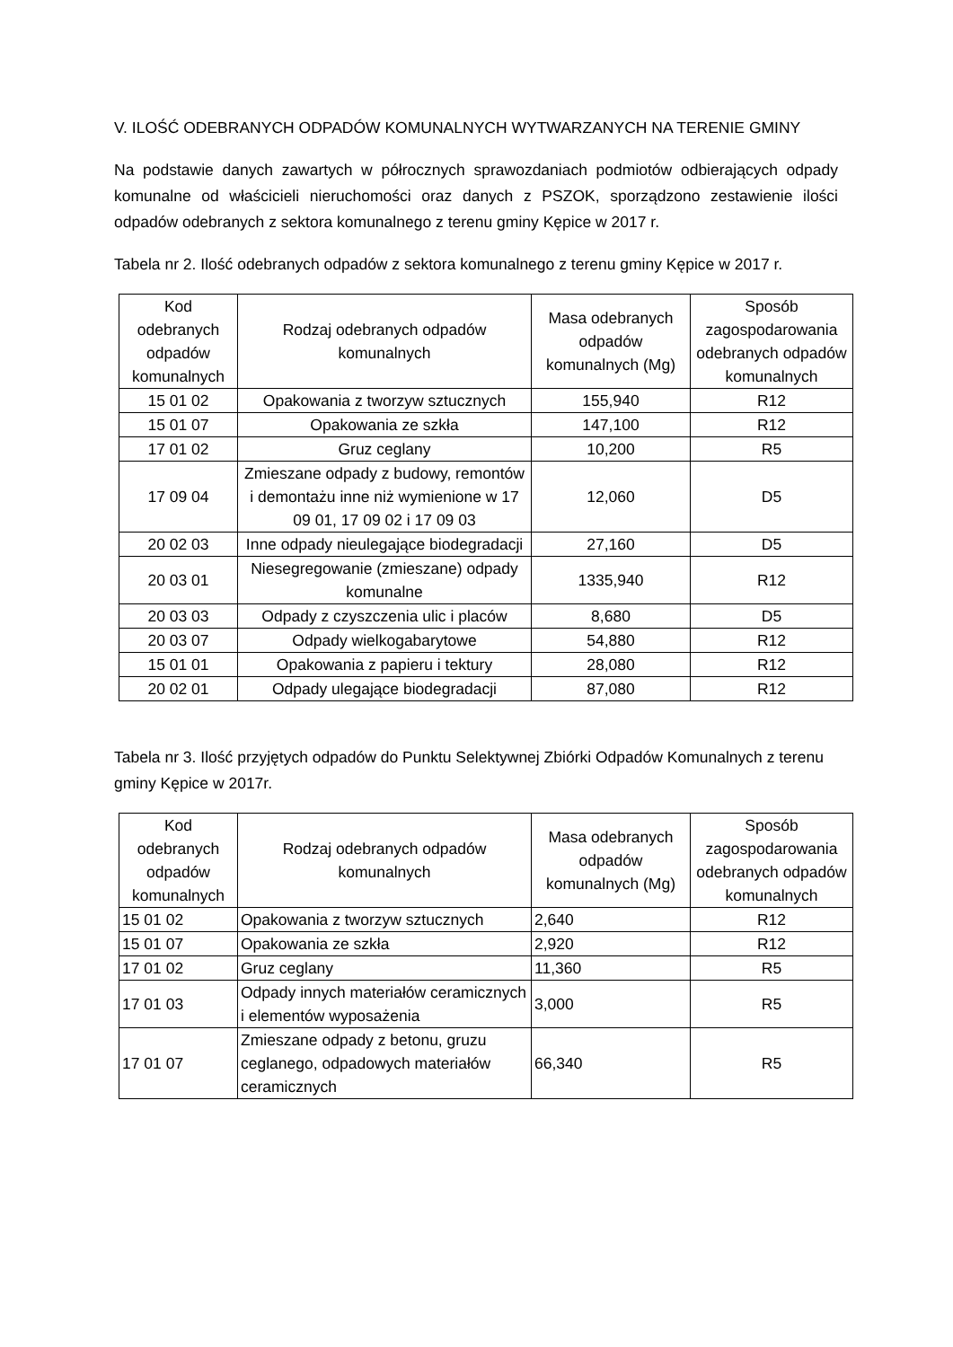V. ILOŚĆ ODEBRANYCH ODPADÓW KOMUNALNYCH WYTWARZANYCH NA TERENIE GMINY
Na podstawie danych zawartych w półrocznych sprawozdaniach podmiotów odbierających odpady komunalne od właścicieli nieruchomości oraz danych z PSZOK, sporządzono zestawienie ilości odpadów odebranych z sektora komunalnego z terenu gminy Kępice w 2017 r.
Tabela nr 2. Ilość odebranych odpadów z sektora komunalnego z terenu gminy Kępice w 2017 r.
| Kod odebranych odpadów komunalnych | Rodzaj odebranych odpadów komunalnych | Masa odebranych odpadów komunalnych (Mg) | Sposób zagospodarowania odebranych odpadów komunalnych |
| --- | --- | --- | --- |
| 15 01 02 | Opakowania z tworzyw sztucznych | 155,940 | R12 |
| 15 01 07 | Opakowania ze szkła | 147,100 | R12 |
| 17 01 02 | Gruz ceglany | 10,200 | R5 |
| 17 09 04 | Zmieszane odpady z budowy, remontów i demontażu inne niż wymienione w 17 09 01, 17 09 02 i 17 09 03 | 12,060 | D5 |
| 20 02 03 | Inne odpady nieulegające biodegradacji | 27,160 | D5 |
| 20 03 01 | Niesegregowanie (zmieszane) odpady komunalne | 1335,940 | R12 |
| 20 03 03 | Odpady z czyszczenia ulic i placów | 8,680 | D5 |
| 20 03 07 | Odpady wielkogabarytowe | 54,880 | R12 |
| 15 01 01 | Opakowania z papieru i tektury | 28,080 | R12 |
| 20 02 01 | Odpady ulegające biodegradacji | 87,080 | R12 |
Tabela nr 3. Ilość przyjętych odpadów do Punktu Selektywnej Zbiórki Odpadów Komunalnych z terenu gminy Kępice w 2017r.
| Kod odebranych odpadów komunalnych | Rodzaj odebranych odpadów komunalnych | Masa odebranych odpadów komunalnych (Mg) | Sposób zagospodarowania odebranych odpadów komunalnych |
| --- | --- | --- | --- |
| 15 01 02 | Opakowania z tworzyw sztucznych | 2,640 | R12 |
| 15 01 07 | Opakowania ze szkła | 2,920 | R12 |
| 17 01 02 | Gruz ceglany | 11,360 | R5 |
| 17 01 03 | Odpady innych materiałów ceramicznych i elementów wyposażenia | 3,000 | R5 |
| 17 01 07 | Zmieszane odpady z betonu, gruzu ceglanego, odpadowych materiałów ceramicznych | 66,340 | R5 |